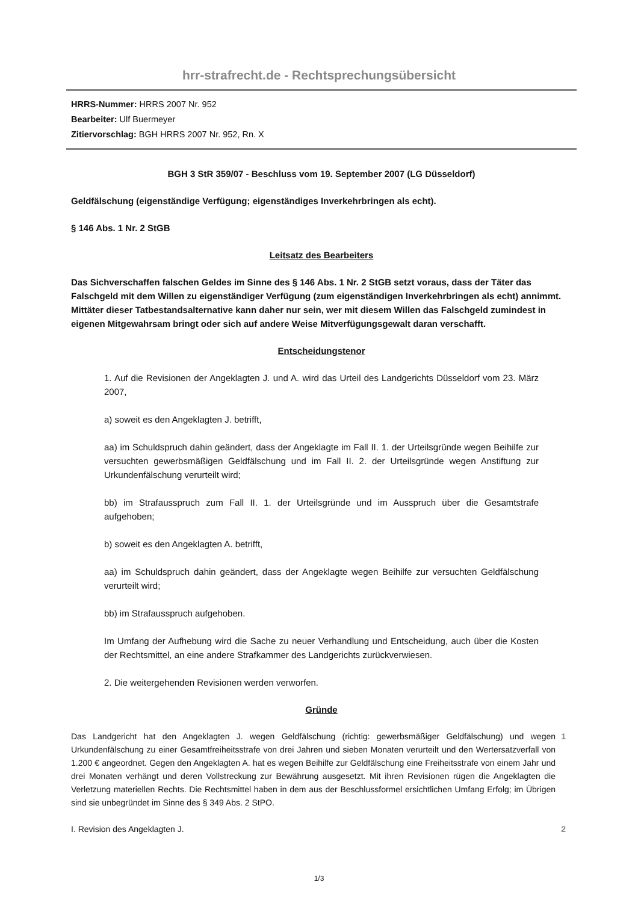hrr-strafrecht.de - Rechtsprechungsübersicht
HRRS-Nummer: HRRS 2007 Nr. 952
Bearbeiter: Ulf Buermeyer
Zitiervorschlag: BGH HRRS 2007 Nr. 952, Rn. X
BGH 3 StR 359/07 - Beschluss vom 19. September 2007 (LG Düsseldorf)
Geldfälschung (eigenständige Verfügung; eigenständiges Inverkehrbringen als echt).
§ 146 Abs. 1 Nr. 2 StGB
Leitsatz des Bearbeiters
Das Sichverschaffen falschen Geldes im Sinne des § 146 Abs. 1 Nr. 2 StGB setzt voraus, dass der Täter das Falschgeld mit dem Willen zu eigenständiger Verfügung (zum eigenständigen Inverkehrbringen als echt) annimmt. Mittäter dieser Tatbestandsalternative kann daher nur sein, wer mit diesem Willen das Falschgeld zumindest in eigenen Mitgewahrsam bringt oder sich auf andere Weise Mitverfügungsgewalt daran verschafft.
Entscheidungstenor
1. Auf die Revisionen der Angeklagten J. und A. wird das Urteil des Landgerichts Düsseldorf vom 23. März 2007,
a) soweit es den Angeklagten J. betrifft,
aa) im Schuldspruch dahin geändert, dass der Angeklagte im Fall II. 1. der Urteilsgründe wegen Beihilfe zur versuchten gewerbsmäßigen Geldfälschung und im Fall II. 2. der Urteilsgründe wegen Anstiftung zur Urkundenfälschung verurteilt wird;
bb) im Strafausspruch zum Fall II. 1. der Urteilsgründe und im Ausspruch über die Gesamtstrafe aufgehoben;
b) soweit es den Angeklagten A. betrifft,
aa) im Schuldspruch dahin geändert, dass der Angeklagte wegen Beihilfe zur versuchten Geldfälschung verurteilt wird;
bb) im Strafausspruch aufgehoben.
Im Umfang der Aufhebung wird die Sache zu neuer Verhandlung und Entscheidung, auch über die Kosten der Rechtsmittel, an eine andere Strafkammer des Landgerichts zurückverwiesen.
2. Die weitergehenden Revisionen werden verworfen.
Gründe
Das Landgericht hat den Angeklagten J. wegen Geldfälschung (richtig: gewerbsmäßiger Geldfälschung) und wegen Urkundenfälschung zu einer Gesamtfreiheitsstrafe von drei Jahren und sieben Monaten verurteilt und den Wertersatzverfall von 1.200 € angeordnet. Gegen den Angeklagten A. hat es wegen Beihilfe zur Geldfälschung eine Freiheitsstrafe von einem Jahr und drei Monaten verhängt und deren Vollstreckung zur Bewährung ausgesetzt. Mit ihren Revisionen rügen die Angeklagten die Verletzung materiellen Rechts. Die Rechtsmittel haben in dem aus der Beschlussformel ersichtlichen Umfang Erfolg; im Übrigen sind sie unbegründet im Sinne des § 349 Abs. 2 StPO.
1
I. Revision des Angeklagten J. 2
1/3